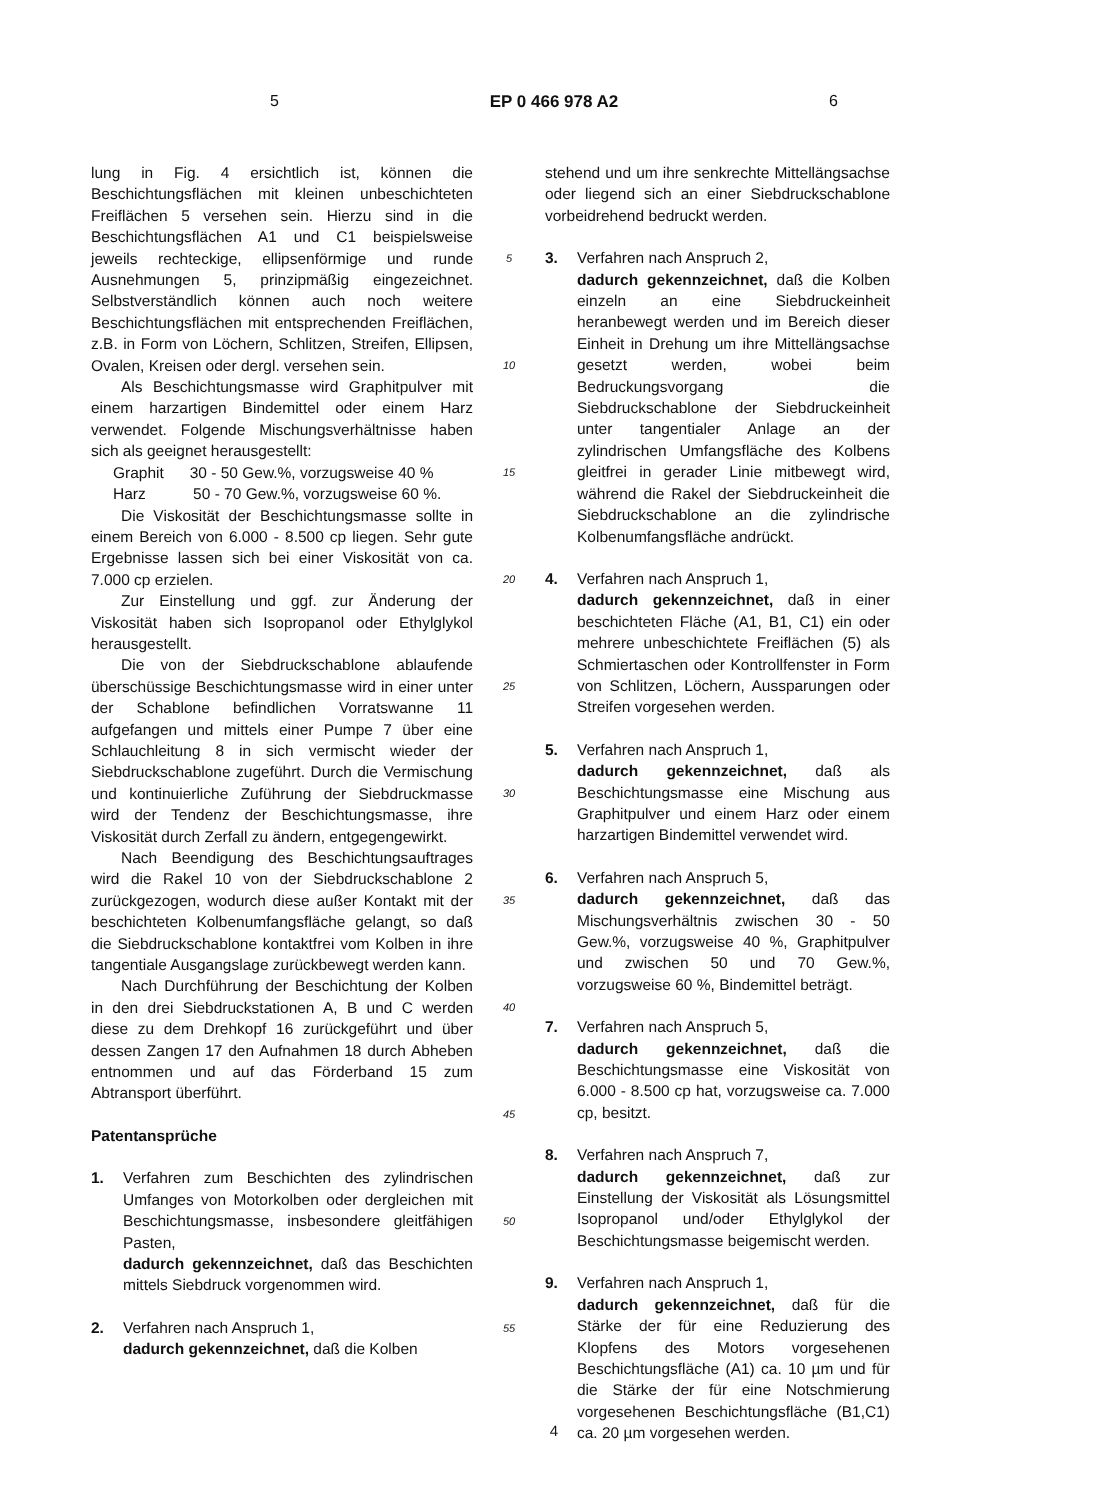5 EP 0 466 978 A2 6
lung in Fig. 4 ersichtlich ist, können die Beschichtungsflächen mit kleinen unbeschichteten Freiflächen 5 versehen sein. Hierzu sind in die Beschichtungsflächen A1 und C1 beispielsweise jeweils rechteckige, ellipsenförmige und runde Ausnehmungen 5, prinzipmäßig eingezeichnet. Selbstverständlich können auch noch weitere Beschichtungsflächen mit entsprechenden Freiflächen, z.B. in Form von Löchern, Schlitzen, Streifen, Ellipsen, Ovalen, Kreisen oder dergl. versehen sein.
Als Beschichtungsmasse wird Graphitpulver mit einem harzartigen Bindemittel oder einem Harz verwendet. Folgende Mischungsverhältnisse haben sich als geeignet herausgestellt:
Graphit 30 - 50 Gew.%, vorzugsweise 40 %
Harz 50 - 70 Gew.%, vorzugsweise 60 %.
Die Viskosität der Beschichtungsmasse sollte in einem Bereich von 6.000 - 8.500 cp liegen. Sehr gute Ergebnisse lassen sich bei einer Viskosität von ca. 7.000 cp erzielen.
Zur Einstellung und ggf. zur Änderung der Viskosität haben sich Isopropanol oder Ethylglykol herausgestellt.
Die von der Siebdruckschablone ablaufende überschüssige Beschichtungsmasse wird in einer unter der Schablone befindlichen Vorratswanne 11 aufgefangen und mittels einer Pumpe 7 über eine Schlauchleitung 8 in sich vermischt wieder der Siebdruckschablone zugeführt. Durch die Vermischung und kontinuierliche Zuführung der Siebdruckmasse wird der Tendenz der Beschichtungsmasse, ihre Viskosität durch Zerfall zu ändern, entgegengewirkt.
Nach Beendigung des Beschichtungsauftrages wird die Rakel 10 von der Siebdruckschablone 2 zurückgezogen, wodurch diese außer Kontakt mit der beschichteten Kolbenumfangsfläche gelangt, so daß die Siebdruckschablone kontaktfrei vom Kolben in ihre tangentiale Ausgangslage zurückbewegt werden kann.
Nach Durchführung der Beschichtung der Kolben in den drei Siebdruckstationen A, B und C werden diese zu dem Drehkopf 16 zurückgeführt und über dessen Zangen 17 den Aufnahmen 18 durch Abheben entnommen und auf das Förderband 15 zum Abtransport überführt.
Patentansprüche
1. Verfahren zum Beschichten des zylindrischen Umfanges von Motorkolben oder dergleichen mit Beschichtungsmasse, insbesondere gleitfähigen Pasten,
dadurch gekennzeichnet, daß das Beschichten mittels Siebdruck vorgenommen wird.
2. Verfahren nach Anspruch 1,
dadurch gekennzeichnet, daß die Kolben
5
10
15
20
25
30
35
40
45
50
55
stehend und um ihre senkrechte Mittellängsachse oder liegend sich an einer Siebdruckschablone vorbeidrehend bedruckt werden.
3. Verfahren nach Anspruch 2,
dadurch gekennzeichnet, daß die Kolben einzeln an eine Siebdruckeinheit heranbewegt werden und im Bereich dieser Einheit in Drehung um ihre Mittellängsachse gesetzt werden, wobei beim Bedruckungsvorgang die Siebdruckschablone der Siebdruckeinheit unter tangentialer Anlage an der zylindrischen Umfangsfläche des Kolbens gleitfrei in gerader Linie mitbewegt wird, während die Rakel der Siebdruckeinheit die Siebdruckschablone an die zylindrische Kolbenumfangsfläche andrückt.
4. Verfahren nach Anspruch 1,
dadurch gekennzeichnet, daß in einer beschichteten Fläche (A1, B1, C1) ein oder mehrere unbeschichtete Freiflächen (5) als Schmiertaschen oder Kontrollfenster in Form von Schlitzen, Löchern, Aussparungen oder Streifen vorgesehen werden.
5. Verfahren nach Anspruch 1,
dadurch gekennzeichnet, daß als Beschichtungsmasse eine Mischung aus Graphitpulver und einem Harz oder einem harzartigen Bindemittel verwendet wird.
6. Verfahren nach Anspruch 5,
dadurch gekennzeichnet, daß das Mischungsverhältnis zwischen 30 - 50 Gew.%, vorzugsweise 40 %, Graphitpulver und zwischen 50 und 70 Gew.%, vorzugsweise 60 %, Bindemittel beträgt.
7. Verfahren nach Anspruch 5,
dadurch gekennzeichnet, daß die Beschichtungsmasse eine Viskosität von 6.000 - 8.500 cp hat, vorzugsweise ca. 7.000 cp, besitzt.
8. Verfahren nach Anspruch 7,
dadurch gekennzeichnet, daß zur Einstellung der Viskosität als Lösungsmittel Isopropanol und/oder Ethylglykol der Beschichtungsmasse beigemischt werden.
9. Verfahren nach Anspruch 1,
dadurch gekennzeichnet, daß für die Stärke der für eine Reduzierung des Klopfens des Motors vorgesehenen Beschichtungsfläche (A1) ca. 10 µm und für die Stärke der für eine Notschmierung vorgesehenen Beschichtungsfläche (B1,C1) ca. 20 µm vorgesehen werden.
4